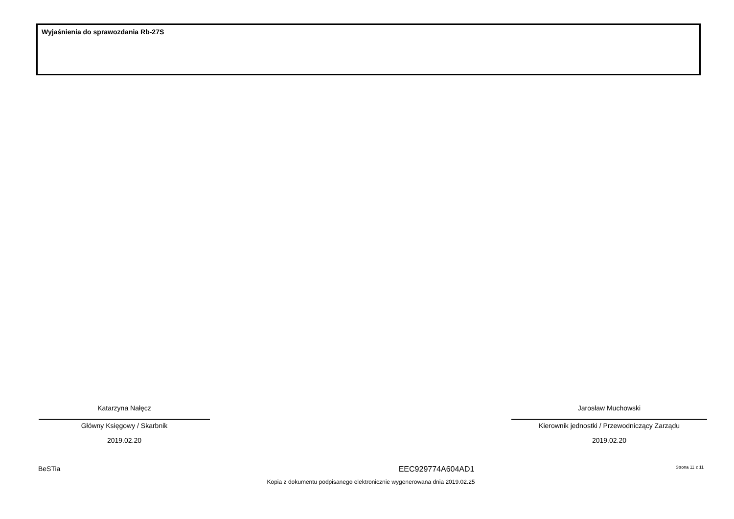Wyjaśnienia do sprawozdania Rb-27S
Katarzyna Nałęcz
Główny Księgowy / Skarbnik
2019.02.20
Jarosław Muchowski
Kierownik jednostki / Przewodniczący Zarządu
2019.02.20
BeSTia EEC929774A604AD1 Strona 11 z 11
Kopia z dokumentu podpisanego elektronicznie wygenerowana dnia 2019.02.25